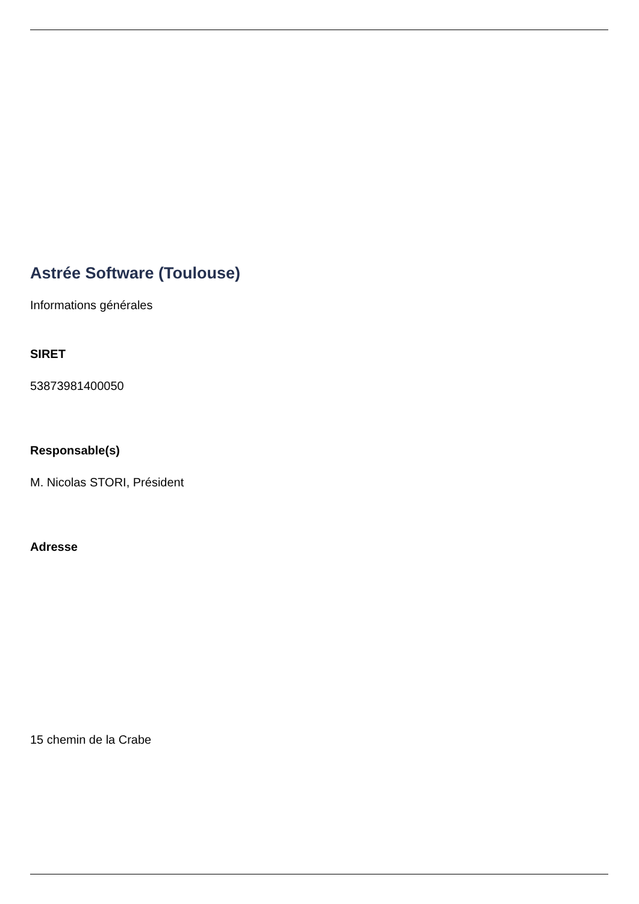Astrée Software (Toulouse)
Informations générales
SIRET
53873981400050
Responsable(s)
M. Nicolas STORI, Président
Adresse
15 chemin de la Crabe